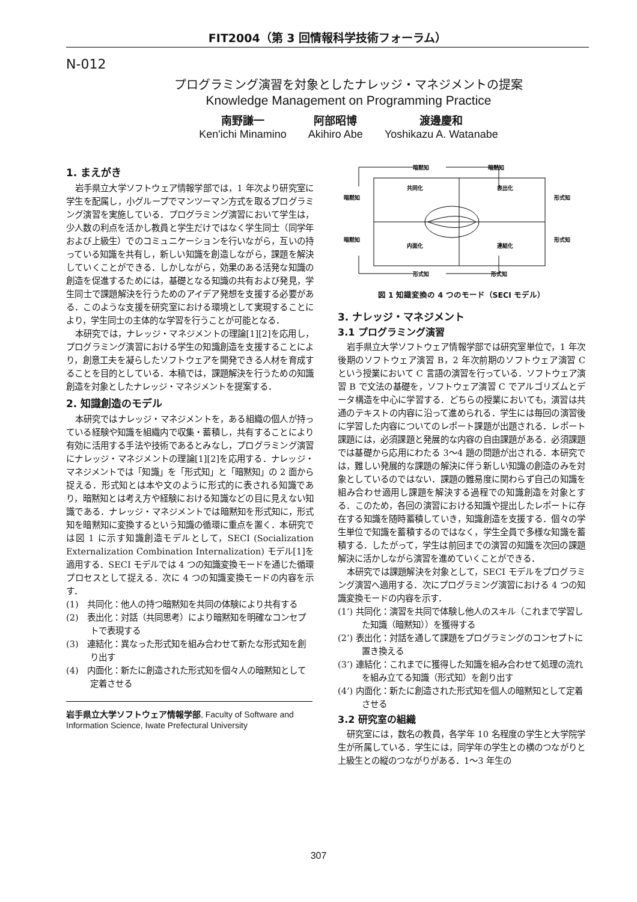FIT2004（第 3 回情報科学技術フォーラム）
N-012
プログラミング演習を対象としたナレッジ・マネジメントの提案
Knowledge Management on Programming Practice
南野謙一
Ken'ichi Minamino
阿部昭博
Akihiro Abe
渡邊慶和
Yoshikazu A. Watanabe
1. まえがき
岩手県立大学ソフトウェア情報学部では，1 年次より研究室に学生を配属し，小グループでマンツーマン方式を取るプログラミング演習を実施している．プログラミング演習において学生は，少人数の利点を活かし教員と学生だけではなく学生同士（同学年および上級生）でのコミュニケーションを行いながら，互いの持っている知識を共有し，新しい知識を創造しながら，課題を解決していくことができる．しかしながら，効果のある活発な知識の創造を促進するためには，基礎となる知識の共有および発見，学生同士で課題解決を行うためのアイデア発想を支援する必要がある．このような支援を研究室における環境として実現することにより，学生同士の主体的な学習を行うことが可能となる．
本研究では，ナレッジ・マネジメントの理論[1][2]を応用し，プログラミング演習における学生の知識創造を支援することにより，創意工夫を凝らしたソフトウェアを開発できる人材を育成することを目的としている．本稿では，課題解決を行うための知識創造を対象としたナレッジ・マネジメントを提案する．
2. 知識創造のモデル
本研究ではナレッジ・マネジメントを，ある組織の個人が持っている経験や知識を組織内で収集・蓄積し，共有することにより有効に活用する手法や技術であるとみなし，プログラミング演習にナレッジ・マネジメントの理論[1][2]を応用する．ナレッジ・マネジメントでは「知識」を「形式知」と「暗黙知」の 2 面から捉える．形式知とは本や文のように形式的に表される知識であり，暗黙知とは考え方や経験における知識などの目に見えない知識である．ナレッジ・マネジメントでは暗黙知を形式知に，形式知を暗黙知に変換するという知識の循環に重点を置く．本研究では図 1 に示す知識創造モデルとして，SECI (Socialization Externalization Combination Internalization) モデル[1]を適用する．SECI モデルでは 4 つの知識変換モードを通じた循環プロセスとして捉える．次に 4 つの知識変換モードの内容を示す．
(1)　共同化：他人の持つ暗黙知を共同の体験により共有する
(2)　表出化：対話（共同思考）により暗黙知を明確なコンセプトで表現する
(3)　連結化：異なった形式知を組み合わせて新たな形式知を創り出す
(4)　内面化：新たに創造された形式知を個々人の暗黙知として定着させる
岩手県立大学ソフトウェア情報学部, Faculty of Software and Information Science, Iwate Prefectural University
暗黙知
暗黙知
暗黙知
形式知
暗黙知
形式知
形式知
形式知
共同化
表出化
内面化
連結化
図 1 知識変換の 4 つのモード（SECI モデル）
3. ナレッジ・マネジメント
3.1 プログラミング演習
岩手県立大学ソフトウェア情報学部では研究室単位で，1 年次後期のソフトウェア演習 B，2 年次前期のソフトウェア演習 C という授業において C 言語の演習を行っている．ソフトウェア演習 B で文法の基礎を，ソフトウェア演習 C でアルゴリズムとデータ構造を中心に学習する．どちらの授業においても，演習は共通のテキストの内容に沿って進められる．学生には毎回の演習後に学習した内容についてのレポート課題が出題される．レポート課題には，必須課題と発展的な内容の自由課題がある．必須課題では基礎から応用にわたる 3～4 題の問題が出される．本研究では，難しい発展的な課題の解決に伴う新しい知識の創造のみを対象としているのではない．課題の難易度に関わらず自己の知識を組み合わせ適用し課題を解決する過程での知識創造を対象とする．このため，各回の演習における知識や提出したレポートに存在する知識を随時蓄積していき，知識創造を支援する．個々の学生単位で知識を蓄積するのではなく，学生全員で多様な知識を蓄積する．したがって，学生は前回までの演習の知識を次回の課題解決に活かしながら演習を進めていくことができる．
本研究では課題解決を対象として，SECI モデルをプログラミング演習へ適用する．次にプログラミング演習における 4 つの知識変換モードの内容を示す．
(1’) 共同化：演習を共同で体験し他人のスキル（これまで学習した知識（暗黙知））を獲得する
(2’) 表出化：対話を通して課題をプログラミングのコンセプトに置き換える
(3’) 連結化：これまでに獲得した知識を組み合わせて処理の流れを組み立てる知識（形式知）を創り出す
(4’) 内面化：新たに創造された形式知を個人の暗黙知として定着させる
3.2 研究室の組織
研究室には，数名の教員，各学年 10 名程度の学生と大学院学生が所属している．学生には，同学年の学生との横のつながりと上級生との縦のつながりがある．1～3 年生の
307